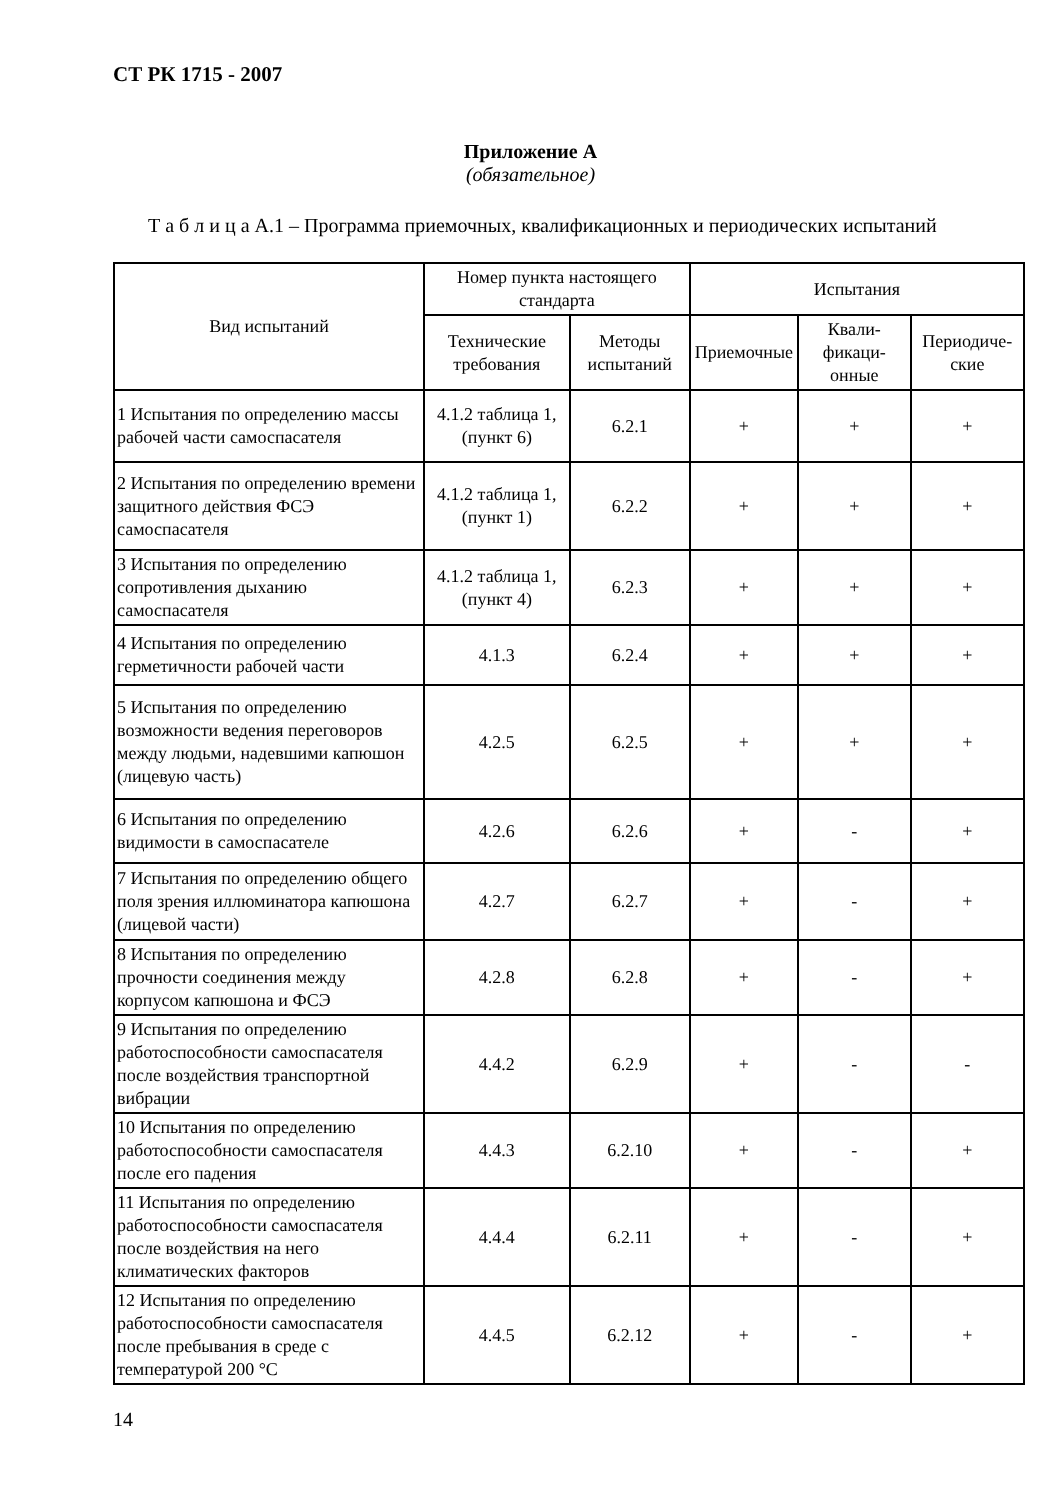СТ РК 1715 - 2007
Приложение А
(обязательное)
Т а б л и ц а А.1 – Программа приемочных, квалификационных и периодических испытаний
| Вид испытаний | Номер пункта настоящего стандарта | | Испытания | | |
| --- | --- | --- | --- | --- | --- |
| | Технические требования | Методы испытаний | Приемочные | Квали-фикаци-онные | Периодиче-ские |
| 1 Испытания по определению массы рабочей части самоспасателя | 4.1.2 таблица 1, (пункт 6) | 6.2.1 | + | + | + |
| 2 Испытания по определению времени защитного действия ФСЭ самоспасателя | 4.1.2 таблица 1, (пункт 1) | 6.2.2 | + | + | + |
| 3 Испытания по определению сопротивления дыханию самоспасателя | 4.1.2 таблица 1, (пункт 4) | 6.2.3 | + | + | + |
| 4 Испытания по определению герметичности рабочей части | 4.1.3 | 6.2.4 | + | + | + |
| 5 Испытания по определению возможности ведения переговоров между людьми, надевшими капюшон (лицевую часть) | 4.2.5 | 6.2.5 | + | + | + |
| 6 Испытания по определению видимости в самоспасателе | 4.2.6 | 6.2.6 | + | - | + |
| 7 Испытания по определению общего поля зрения иллюминатора капюшона (лицевой части) | 4.2.7 | 6.2.7 | + | - | + |
| 8 Испытания по определению прочности соединения между корпусом капюшона и ФСЭ | 4.2.8 | 6.2.8 | + | - | + |
| 9 Испытания по определению работоспособности самоспасателя после воздействия транспортной вибрации | 4.4.2 | 6.2.9 | + | - | - |
| 10 Испытания по определению работоспособности самоспасателя после его падения | 4.4.3 | 6.2.10 | + | - | + |
| 11 Испытания по определению работоспособности самоспасателя после воздействия на него климатических факторов | 4.4.4 | 6.2.11 | + | - | + |
| 12 Испытания по определению работоспособности самоспасателя после пребывания в среде с температурой 200 °С | 4.4.5 | 6.2.12 | + | - | + |
14